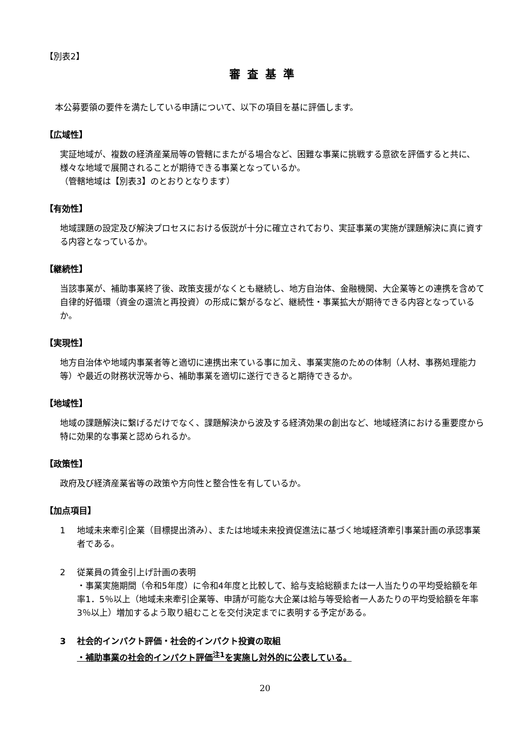【別表2】
審査基準
本公募要領の要件を満たしている申請について、以下の項目を基に評価します。
【広域性】
実証地域が、複数の経済産業局等の管轄にまたがる場合など、困難な事業に挑戦する意欲を評価すると共に、様々な地域で展開されることが期待できる事業となっているか。
（管轄地域は【別表3】のとおりとなります）
【有効性】
地域課題の設定及び解決プロセスにおける仮説が十分に確立されており、実証事業の実施が課題解決に真に資する内容となっているか。
【継続性】
当該事業が、補助事業終了後、政策支援がなくとも継続し、地方自治体、金融機関、大企業等との連携を含めて自律的好循環（資金の還流と再投資）の形成に繋がるなど、継続性・事業拡大が期待できる内容となっているか。
【実現性】
地方自治体や地域内事業者等と適切に連携出来ている事に加え、事業実施のための体制（人材、事務処理能力等）や最近の財務状況等から、補助事業を適切に遂行できると期待できるか。
【地域性】
地域の課題解決に繋げるだけでなく、課題解決から波及する経済効果の創出など、地域経済における重要度から特に効果的な事業と認められるか。
【政策性】
政府及び経済産業省等の政策や方向性と整合性を有しているか。
【加点項目】
1 地域未来牽引企業（目標提出済み）、または地域未来投資促進法に基づく地域経済牽引事業計画の承認事業者である。
2 従業員の賃金引上げ計画の表明
・事業実施期間（令和5年度）に令和4年度と比較して、給与支給総額または一人当たりの平均受給額を年率1．5％以上（地域未来牽引企業等、申請が可能な大企業は給与等受給者一人あたりの平均受給額を年率3％以上）増加するよう取り組むことを交付決定までに表明する予定がある。
3 社会的インパクト評価・社会的インパクト投資の取組
・補助事業の社会的インパクト評価<sup>注1</sup>を実施し対外的に公表している。
20